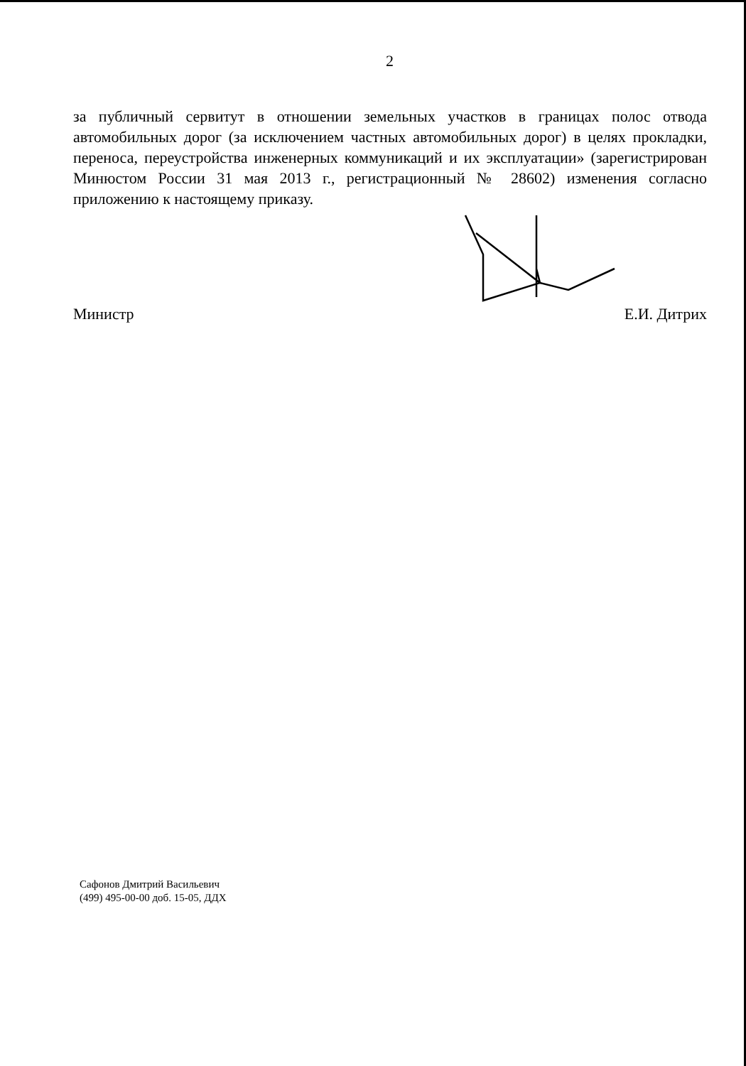2
за публичный сервитут в отношении земельных участков в границах полос отвода автомобильных дорог (за исключением частных автомобильных дорог) в целях прокладки, переноса, переустройства инженерных коммуникаций и их эксплуатации» (зарегистрирован Минюстом России 31 мая 2013 г., регистрационный № 28602) изменения согласно приложению к настоящему приказу.
Министр Е.И. Дитрих
Сафонов Дмитрий Васильевич
(499) 495-00-00 доб. 15-05, ДДХ